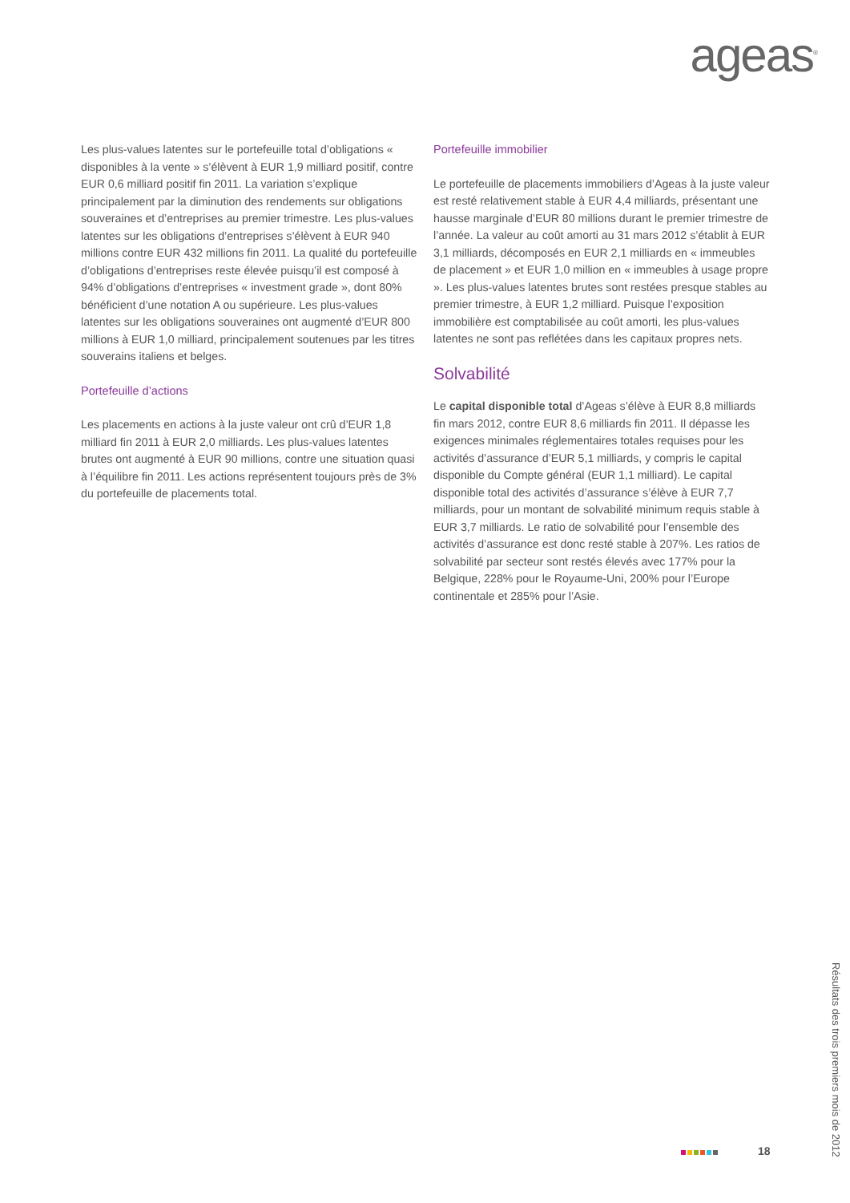ageas<sup>®</sup>
Les plus-values latentes sur le portefeuille total d’obligations « disponibles à la vente » s’élèvent à EUR 1,9 milliard positif, contre EUR 0,6 milliard positif fin 2011. La variation s’explique principalement par la diminution des rendements sur obligations souveraines et d’entreprises au premier trimestre. Les plus-values latentes sur les obligations d’entreprises s’élèvent à EUR 940 millions contre EUR 432 millions fin 2011. La qualité du portefeuille d’obligations d’entreprises reste élevée puisqu’il est composé à 94% d’obligations d’entreprises « investment grade », dont 80% bénéficient d’une notation A ou supérieure. Les plus-values latentes sur les obligations souveraines ont augmenté d’EUR 800 millions à EUR 1,0 milliard, principalement soutenues par les titres souverains italiens et belges.
Portefeuille d’actions
Les placements en actions à la juste valeur ont crû d’EUR 1,8 milliard fin 2011 à EUR 2,0 milliards. Les plus-values latentes brutes ont augmenté à EUR 90 millions, contre une situation quasi à l’équilibre fin 2011. Les actions représentent toujours près de 3% du portefeuille de placements total.
Portefeuille immobilier
Le portefeuille de placements immobiliers d’Ageas à la juste valeur est resté relativement stable à EUR 4,4 milliards, présentant une hausse marginale d’EUR 80 millions durant le premier trimestre de l’année. La valeur au coût amorti au 31 mars 2012 s’établit à EUR 3,1 milliards, décomposés en EUR 2,1 milliards en « immeubles de placement » et EUR 1,0 million en « immeubles à usage propre ». Les plus-values latentes brutes sont restées presque stables au premier trimestre, à EUR 1,2 milliard. Puisque l’exposition immobilière est comptabilisée au coût amorti, les plus-values latentes ne sont pas reflétées dans les capitaux propres nets.
Solvabilité
Le capital disponible total d’Ageas s’élève à EUR 8,8 milliards fin mars 2012, contre EUR 8,6 milliards fin 2011. Il dépasse les exigences minimales réglementaires totales requises pour les activités d’assurance d’EUR 5,1 milliards, y compris le capital disponible du Compte général (EUR 1,1 milliard). Le capital disponible total des activités d’assurance s’élève à EUR 7,7 milliards, pour un montant de solvabilité minimum requis stable à EUR 3,7 milliards. Le ratio de solvabilité pour l’ensemble des activités d’assurance est donc resté stable à 207%. Les ratios de solvabilité par secteur sont restés élevés avec 177% pour la Belgique, 228% pour le Royaume-Uni, 200% pour l’Europe continentale et 285% pour l’Asie.
Résultats des trois premiers mois de 2012
18